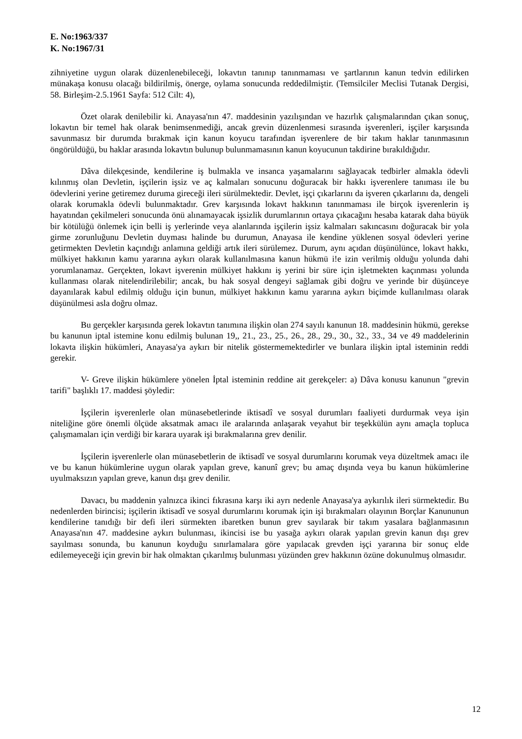E. No:1963/337
K. No:1967/31
zihniyetine uygun olarak düzenlenebileceği, lokavtın tanınıp tanınmaması ve şartlarının kanun tedvin edilirken münakaşa konusu olacağı bildirilmiş, önerge, oylama sonucunda reddedilmiştir. (Temsilciler Meclisi Tutanak Dergisi, 58. Birleşim-2.5.1961 Sayfa: 512 Cilt: 4),
Özet olarak denilebilir ki. Anayasa'nın 47. maddesinin yazılışından ve hazırlık çalışmalarından çıkan sonuç, lokavtın bir temel hak olarak benimsenmediği, ancak grevin düzenlenmesi sırasında işverenleri, işçiler karşısında savunmasız bir durumda bırakmak için kanun koyucu tarafından işverenlere de bir takım haklar tanınmasının öngörüldüğü, bu haklar arasında lokavtın bulunup bulunmamasının kanun koyucunun takdirine bırakıldığıdır.
Dâva dilekçesinde, kendilerine iş bulmakla ve insanca yaşamalarını sağlayacak tedbirler almakla ödevli kılınmış olan Devletin, işçilerin işsiz ve aç kalmaları sonucunu doğuracak bir hakkı işverenlere tanıması ile bu ödevlerini yerine getiremez duruma gireceği ileri sürülmektedir. Devlet, işçi çıkarlarını da işveren çıkarlarını da, dengeli olarak korumakla ödevli bulunmaktadır. Grev karşısında lokavt hakkının tanınmaması ile birçok işverenlerin iş hayatından çekilmeleri sonucunda önü alınamayacak işsizlik durumlarının ortaya çıkacağını hesaba katarak daha büyük bir kötülüğü önlemek için belli iş yerlerinde veya alanlarında işçilerin işsiz kalmaları sakıncasını doğuracak bir yola girme zorunluğunu Devletin duyması halinde bu durumun, Anayasa ile kendine yüklenen sosyal ödevleri yerine getirmekten Devletin kaçındığı anlamına geldiği artık ileri sürülemez. Durum, aynı açıdan düşünülünce, lokavt hakkı, mülkiyet hakkının kamu yararına aykırı olarak kullanılmasına kanun hükmü i!e izin verilmiş olduğu yolunda dahi yorumlanamaz. Gerçekten, lokavt işverenin mülkiyet hakkını iş yerini bir süre için işletmekten kaçınması yolunda kullanması olarak nitelendirilebilir; ancak, bu hak sosyal dengeyi sağlamak gibi doğru ve yerinde bir düşünceye dayanılarak kabul edilmiş olduğu için bunun, mülkiyet hakkının kamu yararına aykırı biçimde kullanılması olarak düşünülmesi asla doğru olmaz.
Bu gerçekler karşısında gerek lokavtın tanımına ilişkin olan 274 sayılı kanunun 18. maddesinin hükmü, gerekse bu kanunun iptal istemine konu edilmiş bulunan 19,, 21., 23., 25., 26., 28., 29., 30., 32., 33., 34 ve 49 maddelerinin lokavta ilişkin hükümleri, Anayasa'ya aykırı bir nitelik göstermemektedirler ve bunlara ilişkin iptal isteminin reddi gerekir.
V- Greve ilişkin hükümlere yönelen İptal isteminin reddine ait gerekçeler: a) Dâva konusu kanunun "grevin tarifi" başlıklı 17. maddesi şöyledir:
İşçilerin işverenlerle olan münasebetlerinde iktisadî ve sosyal durumları faaliyeti durdurmak veya işin niteliğine göre önemli ölçüde aksatmak amacı ile aralarında anlaşarak veyahut bir teşekkülün aynı amaçla topluca çalışmamaları için verdiği bir karara uyarak işi bırakmalarına grev denilir.
İşçilerin işverenlerle olan münasebetlerin de iktisadî ve sosyal durumlarını korumak veya düzeltmek amacı ile ve bu kanun hükümlerine uygun olarak yapılan greve, kanunî grev; bu amaç dışında veya bu kanun hükümlerine uyulmaksızın yapılan greve, kanun dışı grev denilir.
Davacı, bu maddenin yalnızca ikinci fıkrasına karşı iki ayrı nedenle Anayasa'ya aykırılık ileri sürmektedir. Bu nedenlerden birincisi; işçilerin iktisadî ve sosyal durumlarını korumak için işi bırakmaları olayının Borçlar Kanununun kendilerine tanıdığı bir defi ileri sürmekten ibaretken bunun grev sayılarak bir takım yasalara bağlanmasının Anayasa'nın 47. maddesine aykırı bulunması, ikincisi ise bu yasağa aykırı olarak yapılan grevin kanun dışı grev sayılması sonunda, bu kanunun koyduğu sınırlamalara göre yapılacak grevden işçi yararına bir sonuç elde edilemeyeceği için grevin bir hak olmaktan çıkarılmış bulunması yüzünden grev hakkının özüne dokunulmuş olmasıdır.
12